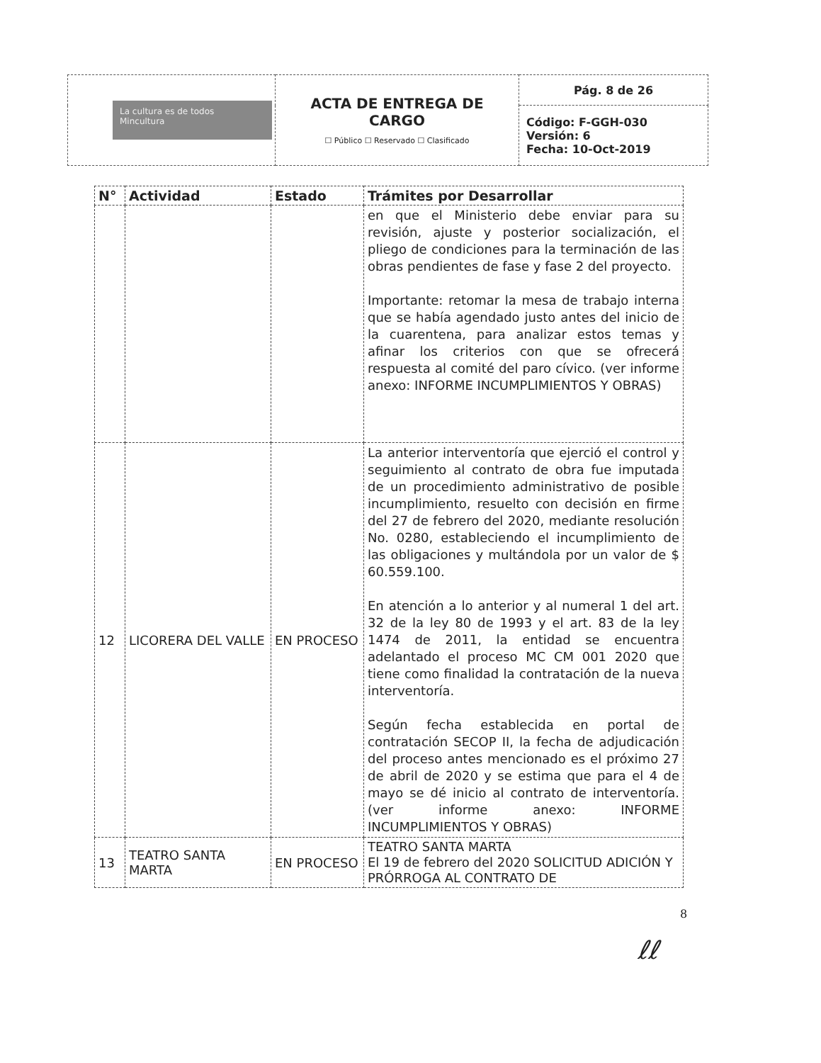| La cultura es de todos Mincultura | ACTA DE ENTREGA DE CARGO ☐ Público ☐ Reservado ☐ Clasificado | Pág. 8 de 26 |
| | | Código: F-GGH-030 Versión: 6 Fecha: 10-Oct-2019 |
| N° | Actividad | Estado | Trámites por Desarrollar |
| --- | --- | --- | --- |
| | | | en que el Ministerio debe enviar para su revisión, ajuste y posterior socialización, el pliego de condiciones para la terminación de las obras pendientes de fase y fase 2 del proyecto. Importante: retomar la mesa de trabajo interna que se había agendado justo antes del inicio de la cuarentena, para analizar estos temas y afinar los criterios con que se ofrecerá respuesta al comité del paro cívico. (ver informe anexo: INFORME INCUMPLIMIENTOS Y OBRAS) |
| 12 | LICORERA DEL VALLE | EN PROCESO | La anterior interventoría que ejerció el control y seguimiento al contrato de obra fue imputada de un procedimiento administrativo de posible incumplimiento, resuelto con decisión en firme del 27 de febrero del 2020, mediante resolución No. 0280, estableciendo el incumplimiento de las obligaciones y multándola por un valor de $ 60.559.100. En atención a lo anterior y al numeral 1 del art. 32 de la ley 80 de 1993 y el art. 83 de la ley 1474 de 2011, la entidad se encuentra adelantado el proceso MC CM 001 2020 que tiene como finalidad la contratación de la nueva interventoría. Según fecha establecida en portal de contratación SECOP II, la fecha de adjudicación del proceso antes mencionado es el próximo 27 de abril de 2020 y se estima que para el 4 de mayo se dé inicio al contrato de interventoría. (ver informe anexo: INFORME INCUMPLIMIENTOS Y OBRAS) |
| 13 | TEATRO SANTA MARTA | EN PROCESO | TEATRO SANTA MARTA El 19 de febrero del 2020 SOLICITUD ADICIÓN Y PRÓRROGA AL CONTRATO DE |
8
ℓℓ